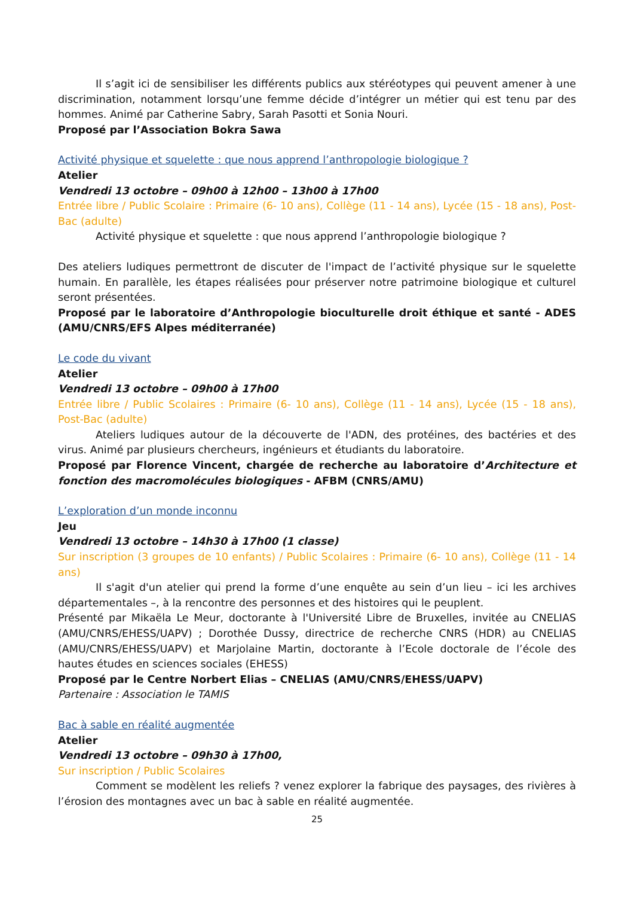Il s’agit ici de sensibiliser les différents publics aux stéréotypes qui peuvent amener à une discrimination, notamment lorsqu’une femme décide d’intégrer un métier qui est tenu par des hommes. Animé par Catherine Sabry, Sarah Pasotti et Sonia Nouri.
Proposé par l’Association Bokra Sawa
Activité physique et squelette : que nous apprend l’anthropologie biologique ?
Atelier
Vendredi 13 octobre – 09h00 à 12h00 – 13h00 à 17h00
Entrée libre / Public Scolaire : Primaire (6- 10 ans), Collège (11 - 14 ans), Lycée (15 - 18 ans), Post-Bac (adulte)
Activité physique et squelette : que nous apprend l’anthropologie biologique ?
Des ateliers ludiques permettront de discuter de l'impact de l’activité physique sur le squelette humain. En parallèle, les étapes réalisées pour préserver notre patrimoine biologique et culturel seront présentées.
Proposé par le laboratoire d’Anthropologie bioculturelle droit éthique et santé - ADES (AMU/CNRS/EFS Alpes méditerranée)
Le code du vivant
Atelier
Vendredi 13 octobre – 09h00 à 17h00
Entrée libre / Public Scolaires : Primaire (6- 10 ans), Collège (11 - 14 ans), Lycée (15 - 18 ans), Post-Bac (adulte)
Ateliers ludiques autour de la découverte de l'ADN, des protéines, des bactéries et des virus. Animé par plusieurs chercheurs, ingénieurs et étudiants du laboratoire.
Proposé par Florence Vincent, chargée de recherche au laboratoire d’Architecture et fonction des macromolécules biologiques - AFBM (CNRS/AMU)
L’exploration d’un monde inconnu
Jeu
Vendredi 13 octobre – 14h30 à 17h00 (1 classe)
Sur inscription (3 groupes de 10 enfants) / Public Scolaires : Primaire (6- 10 ans), Collège (11 - 14 ans)
Il s'agit d'un atelier qui prend la forme d’une enquête au sein d’un lieu – ici les archives départementales –, à la rencontre des personnes et des histoires qui le peuplent.
Présenté par Mikaëla Le Meur, doctorante à l'Université Libre de Bruxelles, invitée au CNELIAS (AMU/CNRS/EHESS/UAPV) ; Dorothée Dussy, directrice de recherche CNRS (HDR) au CNELIAS (AMU/CNRS/EHESS/UAPV) et Marjolaine Martin, doctorante à l’Ecole doctorale de l’école des hautes études en sciences sociales (EHESS)
Proposé par le Centre Norbert Elias – CNELIAS (AMU/CNRS/EHESS/UAPV)
Partenaire : Association le TAMIS
Bac à sable en réalité augmentée
Atelier
Vendredi 13 octobre – 09h30 à 17h00,
Sur inscription / Public Scolaires
Comment se modèlent les reliefs ? venez explorer la fabrique des paysages, des rivières à l’érosion des montagnes avec un bac à sable en réalité augmentée.
25